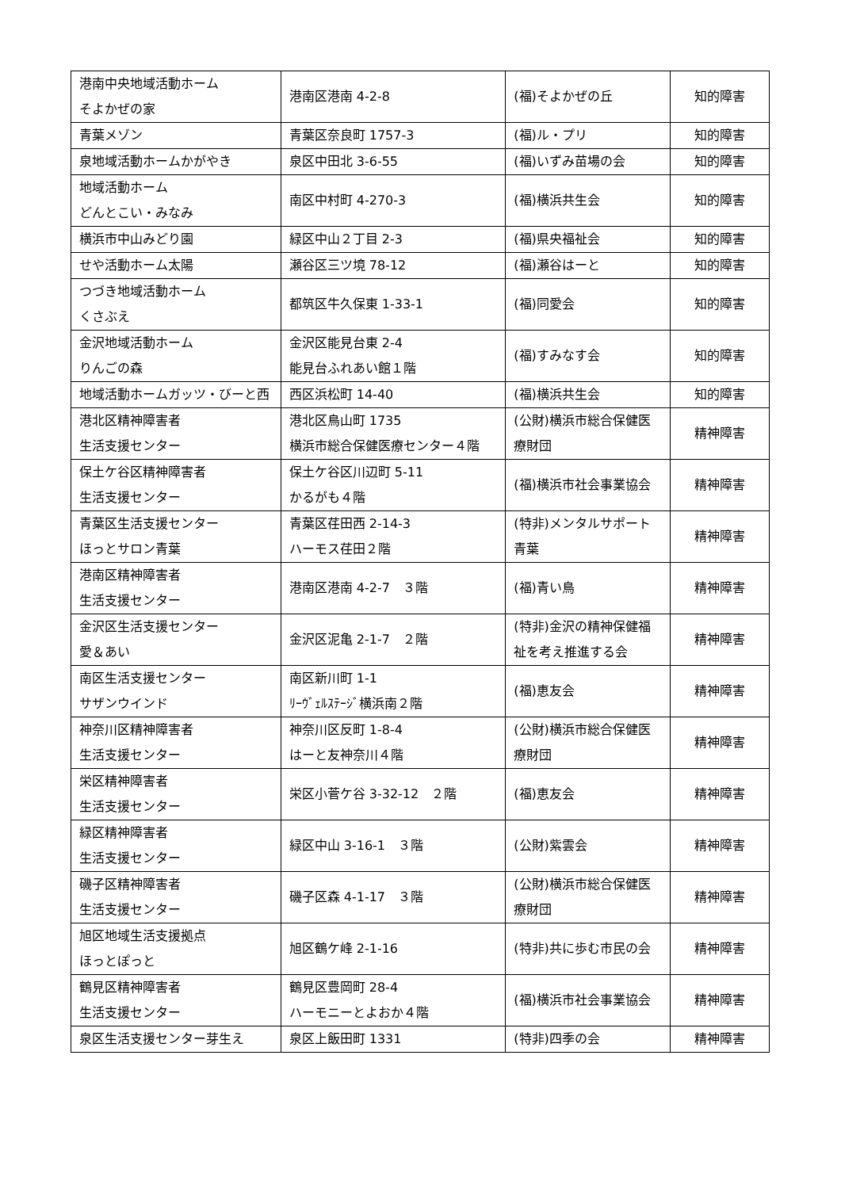| 港南中央地域活動ホーム そよかぜの家 | 港南区港南 4-2-8 | (福)そよかぜの丘 | 知的障害 |
| 青葉メゾン | 青葉区奈良町 1757-3 | (福)ル・プリ | 知的障害 |
| 泉地域活動ホームかがやき | 泉区中田北 3-6-55 | (福)いずみ苗場の会 | 知的障害 |
| 地域活動ホーム どんとこい・みなみ | 南区中村町 4-270-3 | (福)横浜共生会 | 知的障害 |
| 横浜市中山みどり園 | 緑区中山２丁目 2-3 | (福)県央福祉会 | 知的障害 |
| せや活動ホーム太陽 | 瀬谷区三ツ境 78-12 | (福)瀬谷はーと | 知的障害 |
| つづき地域活動ホーム くさぶえ | 都筑区牛久保東 1-33-1 | (福)同愛会 | 知的障害 |
| 金沢地域活動ホーム りんごの森 | 金沢区能見台東 2-4 能見台ふれあい館１階 | (福)すみなす会 | 知的障害 |
| 地域活動ホームガッツ・びーと西 | 西区浜松町 14-40 | (福)横浜共生会 | 知的障害 |
| 港北区精神障害者 生活支援センター | 港北区鳥山町 1735 横浜市総合保健医療センター４階 | (公財)横浜市総合保健医療財団 | 精神障害 |
| 保土ケ谷区精神障害者 生活支援センター | 保土ケ谷区川辺町 5-11 かるがも４階 | (福)横浜市社会事業協会 | 精神障害 |
| 青葉区生活支援センター ほっとサロン青葉 | 青葉区荏田西 2-14-3 ハーモス荏田２階 | (特非)メンタルサポート青葉 | 精神障害 |
| 港南区精神障害者 生活支援センター | 港南区港南 4-2-7 ３階 | (福)青い鳥 | 精神障害 |
| 金沢区生活支援センター 愛＆あい | 金沢区泥亀 2-1-7 ２階 | (特非)金沢の精神保健福祉を考え推進する会 | 精神障害 |
| 南区生活支援センター サザンウインド | 南区新川町 1-1 ﾘｰｳﾞｪﾙｽﾃｰｼﾞ横浜南２階 | (福)恵友会 | 精神障害 |
| 神奈川区精神障害者 生活支援センター | 神奈川区反町 1-8-4 はーと友神奈川４階 | (公財)横浜市総合保健医療財団 | 精神障害 |
| 栄区精神障害者 生活支援センター | 栄区小菅ケ谷 3-32-12 ２階 | (福)恵友会 | 精神障害 |
| 緑区精神障害者 生活支援センター | 緑区中山 3-16-1 ３階 | (公財)紫雲会 | 精神障害 |
| 磯子区精神障害者 生活支援センター | 磯子区森 4-1-17 ３階 | (公財)横浜市総合保健医療財団 | 精神障害 |
| 旭区地域生活支援拠点 ほっとぽっと | 旭区鶴ケ峰 2-1-16 | (特非)共に歩む市民の会 | 精神障害 |
| 鶴見区精神障害者 生活支援センター | 鶴見区豊岡町 28-4 ハーモニーとよおか４階 | (福)横浜市社会事業協会 | 精神障害 |
| 泉区生活支援センター芽生え | 泉区上飯田町 1331 | (特非)四季の会 | 精神障害 |